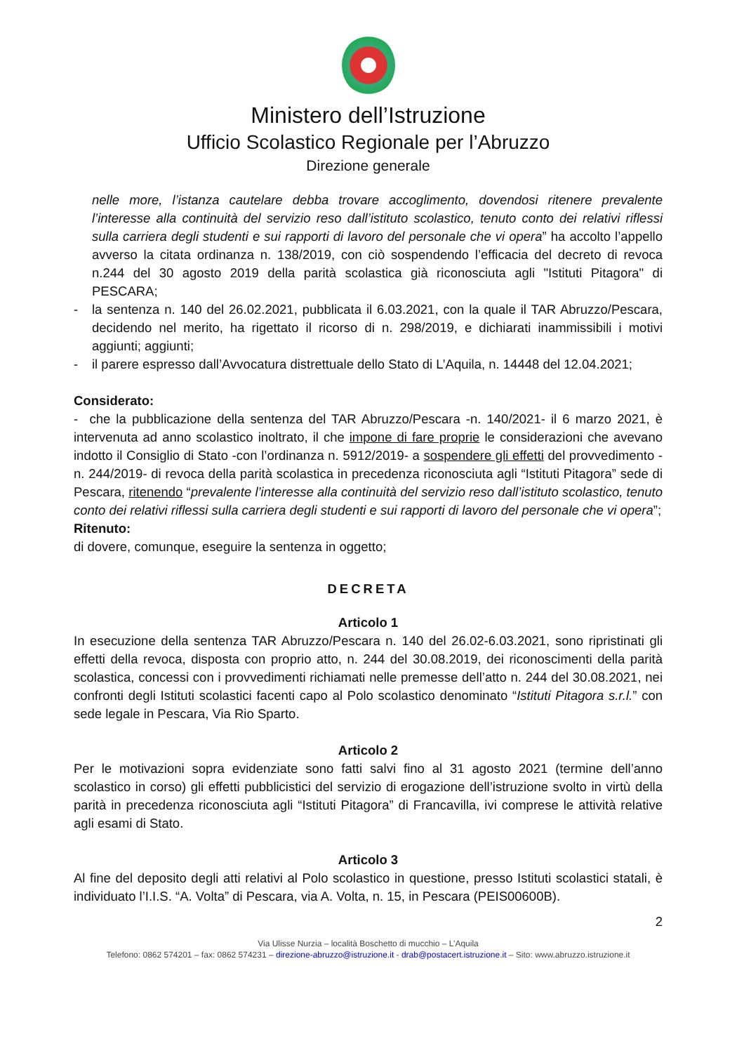Ministero dell’Istruzione
Ufficio Scolastico Regionale per l’Abruzzo
Direzione generale
nelle more, l’istanza cautelare debba trovare accoglimento, dovendosi ritenere prevalente l’interesse alla continuità del servizio reso dall’istituto scolastico, tenuto conto dei relativi riflessi sulla carriera degli studenti e sui rapporti di lavoro del personale che vi opera” ha accolto l’appello avverso la citata ordinanza n. 138/2019, con ciò sospendendo l’efficacia del decreto di revoca n.244 del 30 agosto 2019 della parità scolastica già riconosciuta agli "Istituti Pitagora" di PESCARA;
- la sentenza n. 140 del 26.02.2021, pubblicata il 6.03.2021, con la quale il TAR Abruzzo/Pescara, decidendo nel merito, ha rigettato il ricorso di n. 298/2019, e dichiarati inammissibili i motivi aggiunti; aggiunti;
- il parere espresso dall’Avvocatura distrettuale dello Stato di L’Aquila, n. 14448 del 12.04.2021;
Considerato:
- che la pubblicazione della sentenza del TAR Abruzzo/Pescara -n. 140/2021- il 6 marzo 2021, è intervenuta ad anno scolastico inoltrato, il che impone di fare proprie le considerazioni che avevano indotto il Consiglio di Stato -con l’ordinanza n. 5912/2019- a sospendere gli effetti del provvedimento -n. 244/2019- di revoca della parità scolastica in precedenza riconosciuta agli “Istituti Pitagora” sede di Pescara, ritenendo “prevalente l’interesse alla continuità del servizio reso dall’istituto scolastico, tenuto conto dei relativi riflessi sulla carriera degli studenti e sui rapporti di lavoro del personale che vi opera”;
Ritenuto:
di dovere, comunque, eseguire la sentenza in oggetto;
DECRETA
Articolo 1
In esecuzione della sentenza TAR Abruzzo/Pescara n. 140 del 26.02-6.03.2021, sono ripristinati gli effetti della revoca, disposta con proprio atto, n. 244 del 30.08.2019, dei riconoscimenti della parità scolastica, concessi con i provvedimenti richiamati nelle premesse dell’atto n. 244 del 30.08.2021, nei confronti degli Istituti scolastici facenti capo al Polo scolastico denominato “Istituti Pitagora s.r.l.” con sede legale in Pescara, Via Rio Sparto.
Articolo 2
Per le motivazioni sopra evidenziate sono fatti salvi fino al 31 agosto 2021 (termine dell’anno scolastico in corso) gli effetti pubblicistici del servizio di erogazione dell’istruzione svolto in virtù della parità in precedenza riconosciuta agli “Istituti Pitagora” di Francavilla, ivi comprese le attività relative agli esami di Stato.
Articolo 3
Al fine del deposito degli atti relativi al Polo scolastico in questione, presso Istituti scolastici statali, è individuato l’I.I.S. “A. Volta” di Pescara, via A. Volta, n. 15, in Pescara (PEIS00600B).
2
Via Ulisse Nurzia – località Boschetto di mucchio – L’Aquila
Telefono: 0862 574201 – fax: 0862 574231 – direzione-abruzzo@istruzione.it - drab@postacert.istruzione.it – Sito: www.abruzzo.istruzione.it